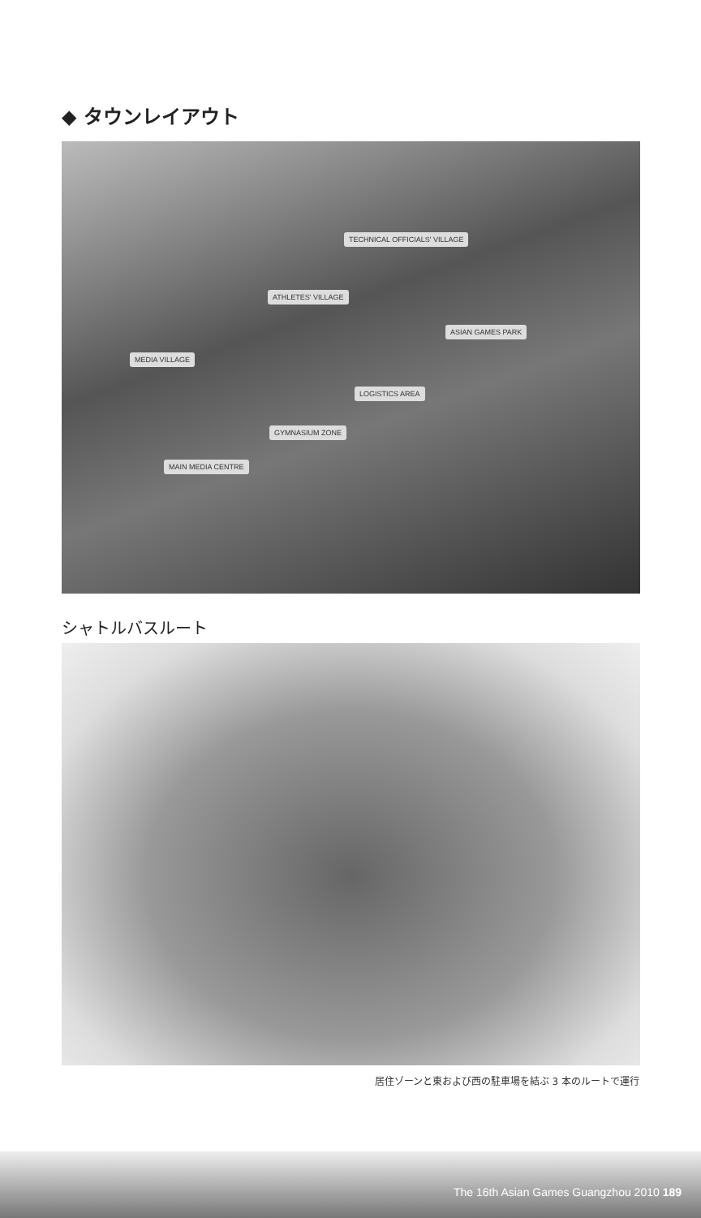◆ タウンレイアウト
TECHNICAL OFFICIALS' VILLAGE
ATHLETES' VILLAGE
ASIAN GAMES PARK
MEDIA VILLAGE
LOGISTICS AREA
GYMNASIUM ZONE
MAIN MEDIA CENTRE
シャトルバスルート
居住ゾーンと東および西の駐車場を結ぶ 3 本のルートで運行
The 16th Asian Games Guangzhou 2010 189